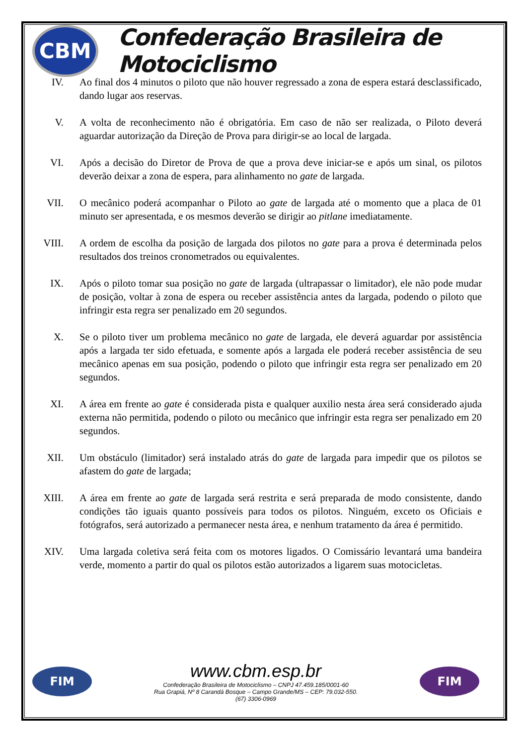CBM
Confederação Brasileira de Motociclismo
IV. Ao final dos 4 minutos o piloto que não houver regressado a zona de espera estará desclassificado, dando lugar aos reservas.
V. A volta de reconhecimento não é obrigatória. Em caso de não ser realizada, o Piloto deverá aguardar autorização da Direção de Prova para dirigir-se ao local de largada.
VI. Após a decisão do Diretor de Prova de que a prova deve iniciar-se e após um sinal, os pilotos deverão deixar a zona de espera, para alinhamento no gate de largada.
VII. O mecânico poderá acompanhar o Piloto ao gate de largada até o momento que a placa de 01 minuto ser apresentada, e os mesmos deverão se dirigir ao pitlane imediatamente.
VIII.
A ordem de escolha da posição de largada dos pilotos no gate para a prova é determinada pelos resultados dos treinos cronometrados ou equivalentes.
IX. Após o piloto tomar sua posição no gate de largada (ultrapassar o limitador), ele não pode mudar de posição, voltar à zona de espera ou receber assistência antes da largada, podendo o piloto que infringir esta regra ser penalizado em 20 segundos.
X. Se o piloto tiver um problema mecânico no gate de largada, ele deverá aguardar por assistência após a largada ter sido efetuada, e somente após a largada ele poderá receber assistência de seu mecânico apenas em sua posição, podendo o piloto que infringir esta regra ser penalizado em 20 segundos.
XI. A área em frente ao gate é considerada pista e qualquer auxilio nesta área será considerado ajuda externa não permitida, podendo o piloto ou mecânico que infringir esta regra ser penalizado em 20 segundos.
XII. Um obstáculo (limitador) será instalado atrás do gate de largada para impedir que os pilotos se afastem do gate de largada;
XIII.
A área em frente ao gate de largada será restrita e será preparada de modo consistente, dando condições tão iguais quanto possíveis para todos os pilotos. Ninguém, exceto os Oficiais e fotógrafos, será autorizado a permanecer nesta área, e nenhum tratamento da área é permitido.
XIV. Uma largada coletiva será feita com os motores ligados. O Comissário levantará uma bandeira verde, momento a partir do qual os pilotos estão autorizados a ligarem suas motocicletas.
FIM
www.cbm.esp.br
Confederação Brasileira de Motociclismo – CNPJ 47.459.185/0001-60
Rua Grapiá, Nº 8 Carandá Bosque – Campo Grande/MS – CEP: 79.032-550.
(67) 3306-0969
FIM